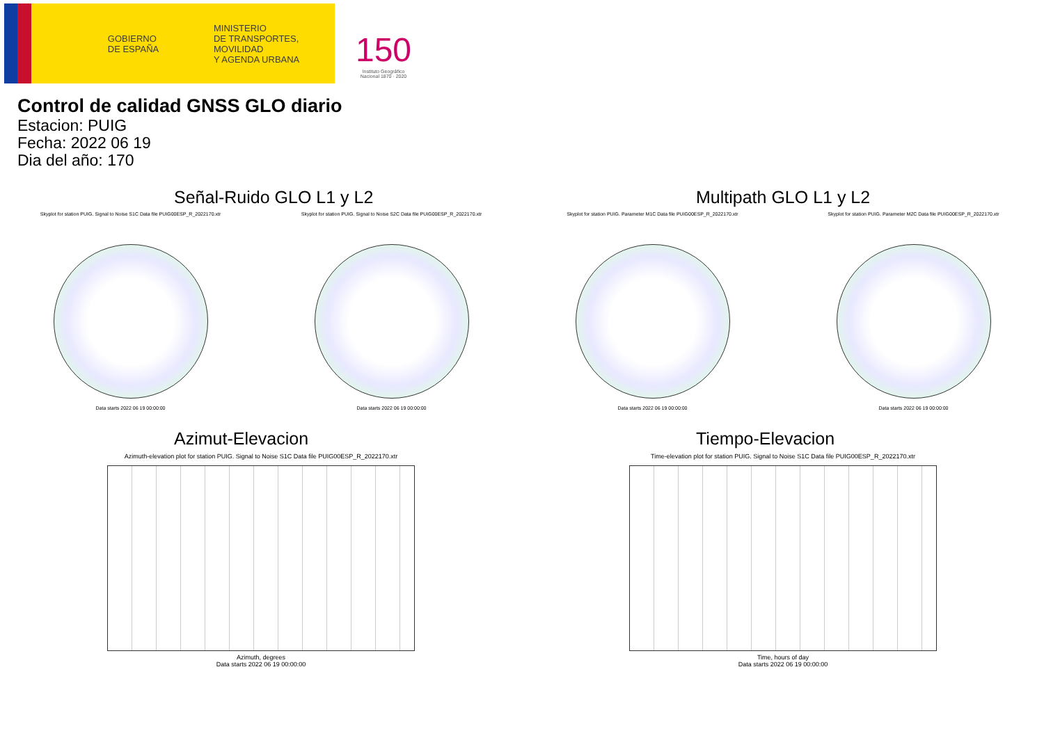GOBIERNO
DE ESPAÑA
MINISTERIO
DE TRANSPORTES, MOVILIDAD
Y AGENDA URBANA
150
Instituto Geográfico
Nacional 1870 · 2020
Control de calidad GNSS GLO diario
Estacion: PUIG
Fecha: 2022 06 19
Dia del año: 170
Señal-Ruido GLO L1 y L2
Skyplot for station PUIG. Signal to Noise S1C Data file PUIG00ESP_R_2022170.xtr
Data starts 2022 06 19 00:00:00
Skyplot for station PUIG. Signal to Noise S2C Data file PUIG00ESP_R_2022170.xtr
Data starts 2022 06 19 00:00:00
Multipath GLO L1 y L2
Skyplot for station PUIG. Parameter M1C Data file PUIG00ESP_R_2022170.xtr
Data starts 2022 06 19 00:00:00
Skyplot for station PUIG. Parameter M2C Data file PUIG00ESP_R_2022170.xtr
Data starts 2022 06 19 00:00:00
Azimut-Elevacion
Azimuth-elevation plot for station PUIG. Signal to Noise S1C Data file PUIG00ESP_R_2022170.xtr
Azimuth, degrees
Data starts 2022 06 19 00:00:00
Tiempo-Elevacion
Time-elevation plot for station PUIG. Signal to Noise S1C Data file PUIG00ESP_R_2022170.xtr
Time, hours of day
Data starts 2022 06 19 00:00:00